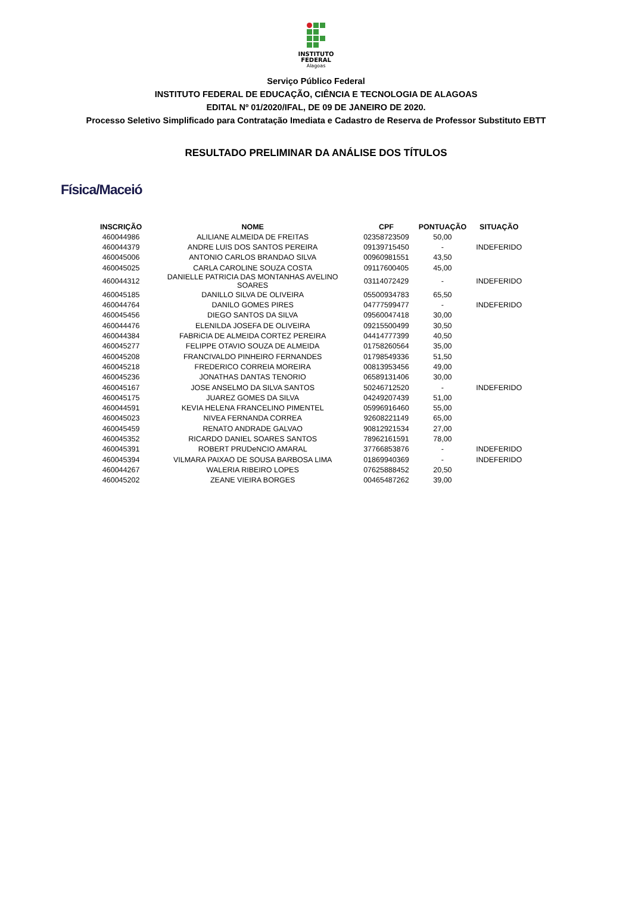INSTITUTO
FEDERAL
Alagoas
Serviço Público Federal
INSTITUTO FEDERAL DE EDUCAÇÃO, CIÊNCIA E TECNOLOGIA DE ALAGOAS
EDITAL Nº 01/2020/IFAL, DE 09 DE JANEIRO DE 2020.
Processo Seletivo Simplificado para Contratação Imediata e Cadastro de Reserva de Professor Substituto EBTT
RESULTADO PRELIMINAR DA ANÁLISE DOS TÍTULOS
Física/Maceió
| INSCRIÇÃO | NOME | CPF | PONTUAÇÃO | SITUAÇÃO |
| --- | --- | --- | --- | --- |
| 460044986 | ALILIANE ALMEIDA DE FREITAS | 02358723509 | 50,00 | |
| 460044379 | ANDRE LUIS DOS SANTOS PEREIRA | 09139715450 | - | INDEFERIDO |
| 460045006 | ANTONIO CARLOS BRANDAO SILVA | 00960981551 | 43,50 | |
| 460045025 | CARLA CAROLINE SOUZA COSTA | 09117600405 | 45,00 | |
| 460044312 | DANIELLE PATRICIA DAS MONTANHAS AVELINO SOARES | 03114072429 | - | INDEFERIDO |
| 460045185 | DANILLO SILVA DE OLIVEIRA | 05500934783 | 65,50 | |
| 460044764 | DANILO GOMES PIRES | 04777599477 | - | INDEFERIDO |
| 460045456 | DIEGO SANTOS DA SILVA | 09560047418 | 30,00 | |
| 460044476 | ELENILDA JOSEFA DE OLIVEIRA | 09215500499 | 30,50 | |
| 460044384 | FABRiCIA DE ALMEIDA CORTEZ PEREIRA | 04414777399 | 40,50 | |
| 460045277 | FELIPPE OTAVIO SOUZA DE ALMEIDA | 01758260564 | 35,00 | |
| 460045208 | FRANCIVALDO PINHEIRO FERNANDES | 01798549336 | 51,50 | |
| 460045218 | FREDERICO CORREIA MOREIRA | 00813953456 | 49,00 | |
| 460045236 | JONATHAS DANTAS TENORIO | 06589131406 | 30,00 | |
| 460045167 | JOSE ANSELMO DA SILVA SANTOS | 50246712520 | - | INDEFERIDO |
| 460045175 | JUAREZ GOMES DA SILVA | 04249207439 | 51,00 | |
| 460044591 | KEVIA HELENA FRANCELINO PIMENTEL | 05996916460 | 55,00 | |
| 460045023 | NIVEA FERNANDA CORREA | 92608221149 | 65,00 | |
| 460045459 | RENATO ANDRADE GALVAO | 90812921534 | 27,00 | |
| 460045352 | RICARDO DANIEL SOARES SANTOS | 78962161591 | 78,00 | |
| 460045391 | ROBERT PRUDeNCIO AMARAL | 37766853876 | - | INDEFERIDO |
| 460045394 | VILMARA PAIXAO DE SOUSA BARBOSA LIMA | 01869940369 | - | INDEFERIDO |
| 460044267 | WALERIA RIBEIRO LOPES | 07625888452 | 20,50 | |
| 460045202 | ZEANE VIEIRA BORGES | 00465487262 | 39,00 | |